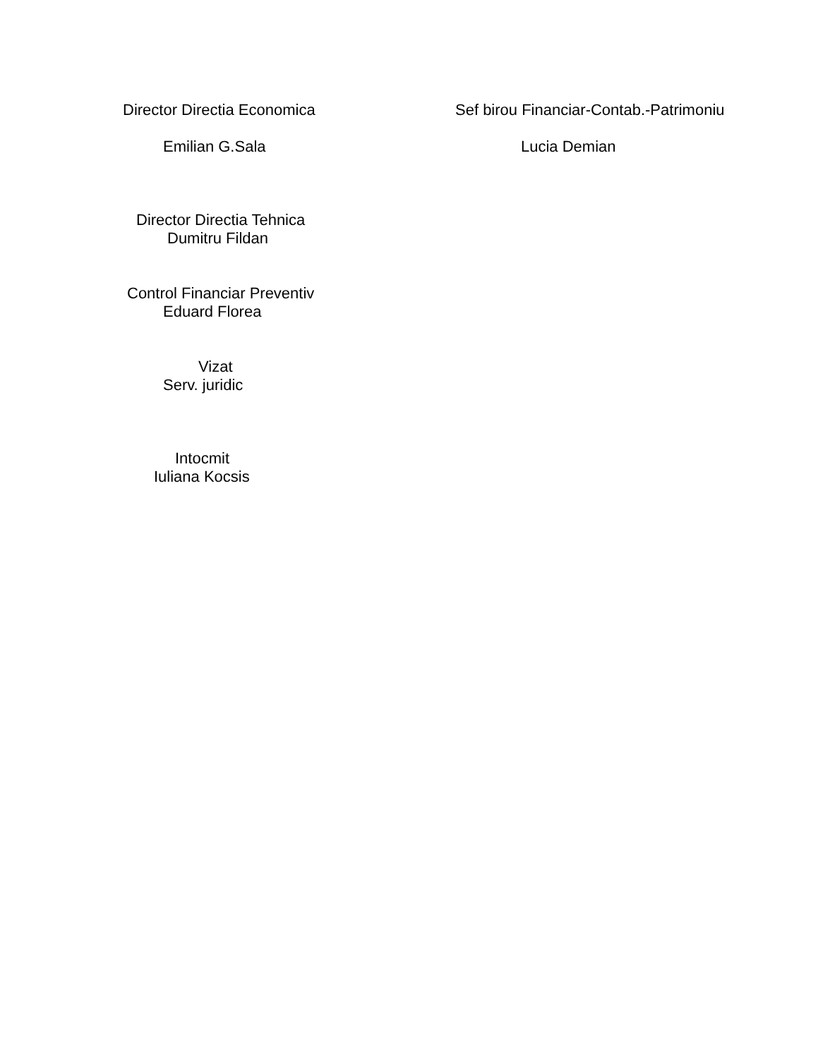Director Directia Economica Sef birou Financiar-Contab.-Patrimoniu
Emilian G.Sala Lucia Demian
Director Directia Tehnica
Dumitru Fildan
Control Financiar Preventiv
Eduard Florea
Vizat
Serv. juridic
Intocmit
Iuliana Kocsis